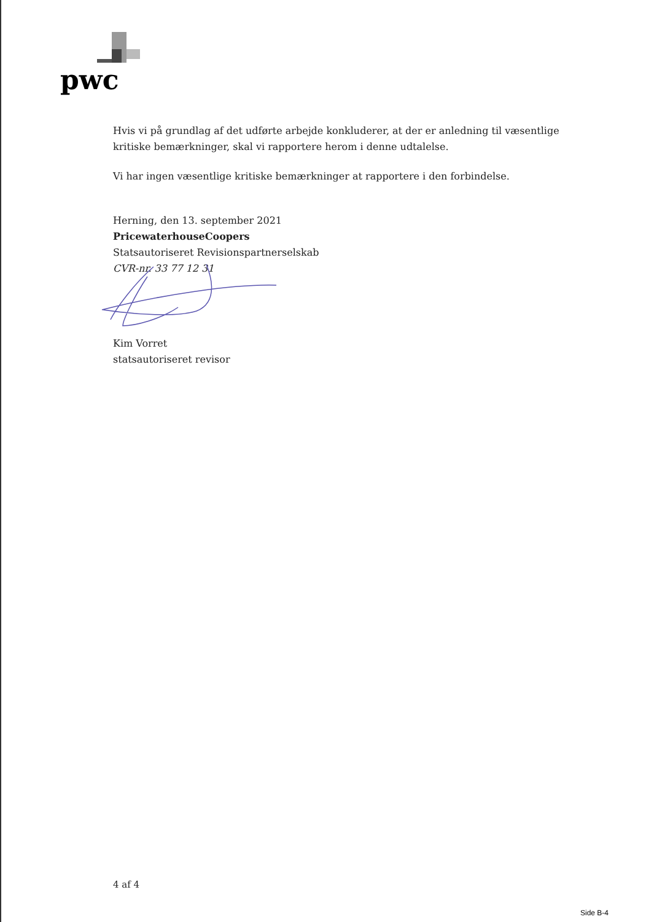pwc
Hvis vi på grundlag af det udførte arbejde konkluderer, at der er anledning til væsentlige kritiske bemærkninger, skal vi rapportere herom i denne udtalelse.
Vi har ingen væsentlige kritiske bemærkninger at rapportere i den forbindelse.
Herning, den 13. september 2021
PricewaterhouseCoopers
Statsautoriseret Revisionspartnerselskab
CVR-nr. 33 77 12 31
Kim Vorret
statsautoriseret revisor
4 af 4
Side B-4